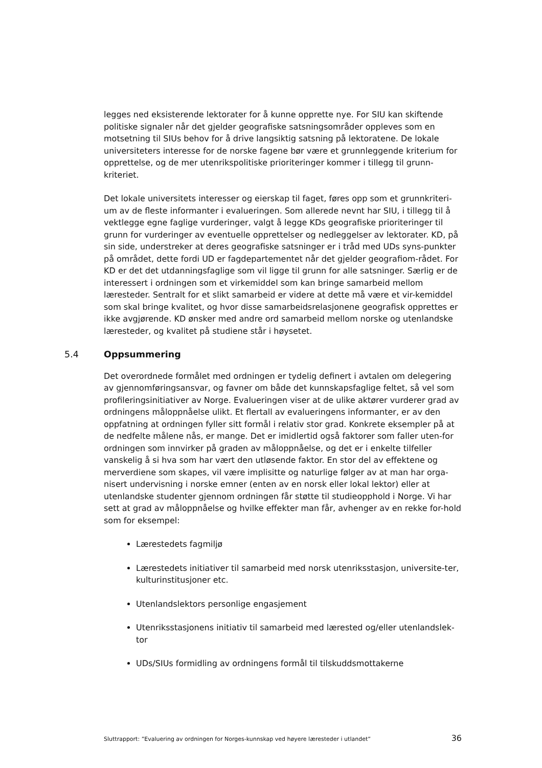legges ned eksisterende lektorater for å kunne opprette nye. For SIU kan skiftende politiske signaler når det gjelder geografiske satsningsområder oppleves som en motsetning til SIUs behov for å drive langsiktig satsning på lektoratene. De lokale universiteters interesse for de norske fagene bør være et grunnleggende kriterium for opprettelse, og de mer utenrikspolitiske prioriteringer kommer i tillegg til grunn-kriteriet.
Det lokale universitets interesser og eierskap til faget, føres opp som et grunnkriteri-um av de fleste informanter i evalueringen. Som allerede nevnt har SIU, i tillegg til å vektlegge egne faglige vurderinger, valgt å legge KDs geografiske prioriteringer til grunn for vurderinger av eventuelle opprettelser og nedleggelser av lektorater. KD, på sin side, understreker at deres geografiske satsninger er i tråd med UDs syns-punkter på området, dette fordi UD er fagdepartementet når det gjelder geografiom-rådet. For KD er det det utdanningsfaglige som vil ligge til grunn for alle satsninger. Særlig er de interessert i ordningen som et virkemiddel som kan bringe samarbeid mellom læresteder. Sentralt for et slikt samarbeid er videre at dette må være et vir-kemiddel som skal bringe kvalitet, og hvor disse samarbeidsrelasjonene geografisk opprettes er ikke avgjørende. KD ønsker med andre ord samarbeid mellom norske og utenlandske læresteder, og kvalitet på studiene står i høysetet.
5.4 Oppsummering
Det overordnede formålet med ordningen er tydelig definert i avtalen om delegering av gjennomføringsansvar, og favner om både det kunnskapsfaglige feltet, så vel som profileringsinitiativer av Norge. Evalueringen viser at de ulike aktører vurderer grad av ordningens måloppnåelse ulikt. Et flertall av evalueringens informanter, er av den oppfatning at ordningen fyller sitt formål i relativ stor grad. Konkrete eksempler på at de nedfelte målene nås, er mange. Det er imidlertid også faktorer som faller uten-for ordningen som innvirker på graden av måloppnåelse, og det er i enkelte tilfeller vanskelig å si hva som har vært den utløsende faktor. En stor del av effektene og merverdiene som skapes, vil være implisitte og naturlige følger av at man har orga-nisert undervisning i norske emner (enten av en norsk eller lokal lektor) eller at utenlandske studenter gjennom ordningen får støtte til studieopphold i Norge. Vi har sett at grad av måloppnåelse og hvilke effekter man får, avhenger av en rekke for-hold som for eksempel:
Lærestedets fagmiljø
Lærestedets initiativer til samarbeid med norsk utenriksstasjon, universite-ter, kulturinstitusjoner etc.
Utenlandslektors personlige engasjement
Utenriksstasjonens initiativ til samarbeid med lærested og/eller utenlandslek-tor
UDs/SIUs formidling av ordningens formål til tilskuddsmottakerne
Sluttrapport: ”Evaluering av ordningen for Norges-kunnskap ved høyere læresteder i utlandet” 36